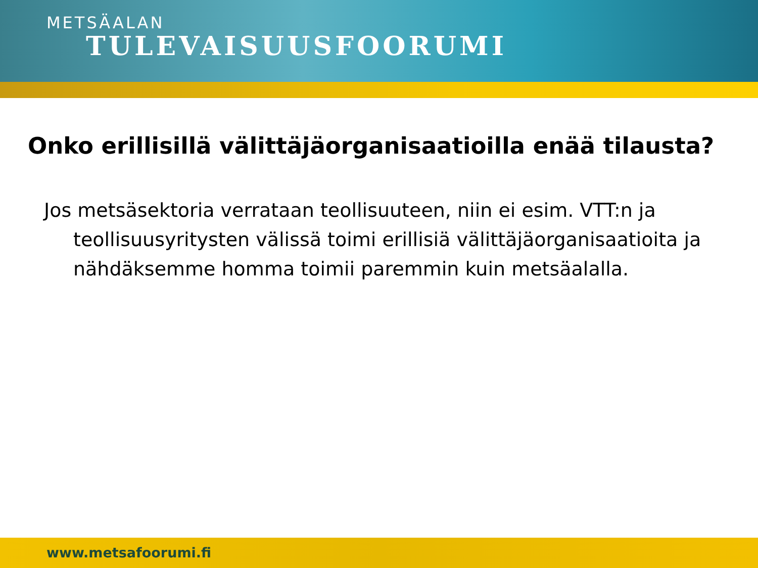METSÄALAN
TULEVAISUUSFOORUMI
Onko erillisillä välittäjäorganisaatioilla enää tilausta?
Jos metsäsektoria verrataan teollisuuteen, niin ei esim. VTT:n ja teollisuusyritysten välissä toimi erillisiä välittäjäorganisaatioita ja nähdäksemme homma toimii paremmin kuin metsäalalla.
www.metsafoorumi.fi